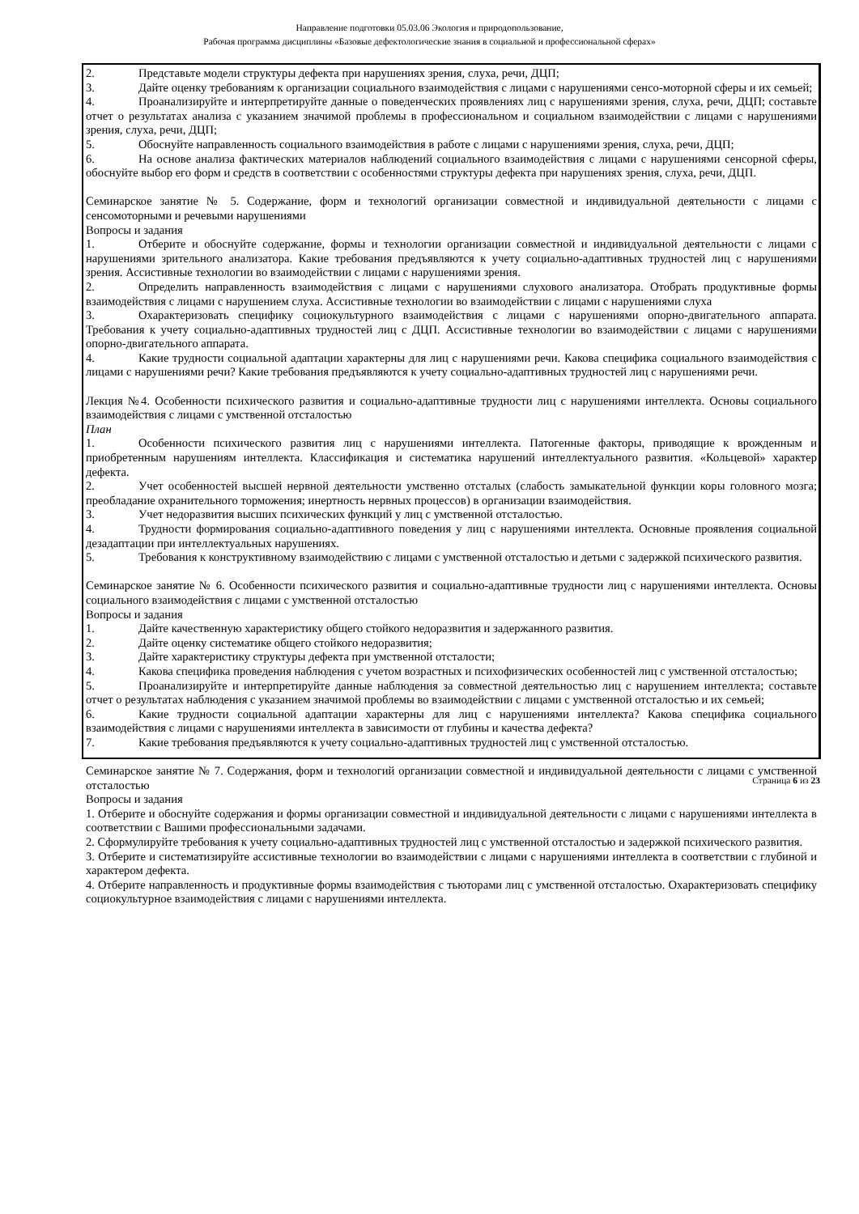Направление подготовки 05.03.06 Экология и природопользование,
Рабочая программа дисциплины «Базовые дефектологические знания в социальной и профессиональной сферах»
2. Представьте модели структуры дефекта при нарушениях зрения, слуха, речи, ДЦП;
3. Дайте оценку требованиям к организации социального взаимодействия с лицами с нарушениями сенсо-моторной сферы и их семьей;
4. Проанализируйте и интерпретируйте данные о поведенческих проявлениях лиц с нарушениями зрения, слуха, речи, ДЦП; составьте отчет о результатах анализа с указанием значимой проблемы в профессиональном и социальном взаимодействии с лицами с нарушениями зрения, слуха, речи, ДЦП;
5. Обоснуйте направленность социального взаимодействия в работе с лицами с нарушениями зрения, слуха, речи, ДЦП;
6. На основе анализа фактических материалов наблюдений социального взаимодействия с лицами с нарушениями сенсорной сферы, обоснуйте выбор его форм и средств в соответствии с особенностями структуры дефекта при нарушениях зрения, слуха, речи, ДЦП.
Семинарское занятие № 5. Содержание, форм и технологий организации совместной и индивидуальной деятельности с лицами с сенсомоторными и речевыми нарушениями
Вопросы и задания
1. Отберите и обоснуйте содержание, формы и технологии организации совместной и индивидуальной деятельности с лицами с нарушениями зрительного анализатора. Какие требования предъявляются к учету социально-адаптивных трудностей лиц с нарушениями зрения. Ассистивные технологии во взаимодействии с лицами с нарушениями зрения.
2. Определить направленность взаимодействия с лицами с нарушениями слухового анализатора. Отобрать продуктивные формы взаимодействия с лицами с нарушением слуха. Ассистивные технологии во взаимодействии с лицами с нарушениями слуха
3. Охарактеризовать специфику социокультурного взаимодействия с лицами с нарушениями опорно-двигательного аппарата. Требования к учету социально-адаптивных трудностей лиц с ДЦП. Ассистивные технологии во взаимодействии с лицами с нарушениями опорно-двигательного аппарата.
4. Какие трудности социальной адаптации характерны для лиц с нарушениями речи. Какова специфика социального взаимодействия с лицами с нарушениями речи? Какие требования предъявляются к учету социально-адаптивных трудностей лиц с нарушениями речи.
Лекция №4. Особенности психического развития и социально-адаптивные трудности лиц с нарушениями интеллекта. Основы социального взаимодействия с лицами с умственной отсталостью
План
1. Особенности психического развития лиц с нарушениями интеллекта. Патогенные факторы, приводящие к врожденным и приобретенным нарушениям интеллекта. Классификация и систематика нарушений интеллектуального развития. «Кольцевой» характер дефекта.
2. Учет особенностей высшей нервной деятельности умственно отсталых (слабость замыкательной функции коры головного мозга; преобладание охранительного торможения; инертность нервных процессов) в организации взаимодействия.
3. Учет недоразвития высших психических функций у лиц с умственной отсталостью.
4. Трудности формирования социально-адаптивного поведения у лиц с нарушениями интеллекта. Основные проявления социальной дезадаптации при интеллектуальных нарушениях.
5. Требования к конструктивному взаимодействию с лицами с умственной отсталостью и детьми с задержкой психического развития.
Семинарское занятие № 6. Особенности психического развития и социально-адаптивные трудности лиц с нарушениями интеллекта. Основы социального взаимодействия с лицами с умственной отсталостью
Вопросы и задания
1. Дайте качественную характеристику общего стойкого недоразвития и задержанного развития.
2. Дайте оценку систематике общего стойкого недоразвития;
3. Дайте характеристику структуры дефекта при умственной отсталости;
4. Какова специфика проведения наблюдения с учетом возрастных и психофизических особенностей лиц с умственной отсталостью;
5. Проанализируйте и интерпретируйте данные наблюдения за совместной деятельностью лиц с нарушением интеллекта; составьте отчет о результатах наблюдения с указанием значимой проблемы во взаимодействии с лицами с умственной отсталостью и их семьей;
6. Какие трудности социальной адаптации характерны для лиц с нарушениями интеллекта? Какова специфика социального взаимодействия с лицами с нарушениями интеллекта в зависимости от глубины и качества дефекта?
7. Какие требования предъявляются к учету социально-адаптивных трудностей лиц с умственной отсталостью.
Семинарское занятие № 7. Содержания, форм и технологий организации совместной и индивидуальной деятельности с лицами с умственной отсталостью
Вопросы и задания
1. Отберите и обоснуйте содержания и формы организации совместной и индивидуальной деятельности с лицами с нарушениями интеллекта в соответствии с Вашими профессиональными задачами.
2. Сформулируйте требования к учету социально-адаптивных трудностей лиц с умственной отсталостью и задержкой психического развития.
3. Отберите и систематизируйте ассистивные технологии во взаимодействии с лицами с нарушениями интеллекта в соответствии с глубиной и характером дефекта.
4. Отберите направленность и продуктивные формы взаимодействия с тьюторами лиц с умственной отсталостью. Охарактеризовать специфику социокультурное взаимодействия с лицами с нарушениями интеллекта.
Страница 6 из 23